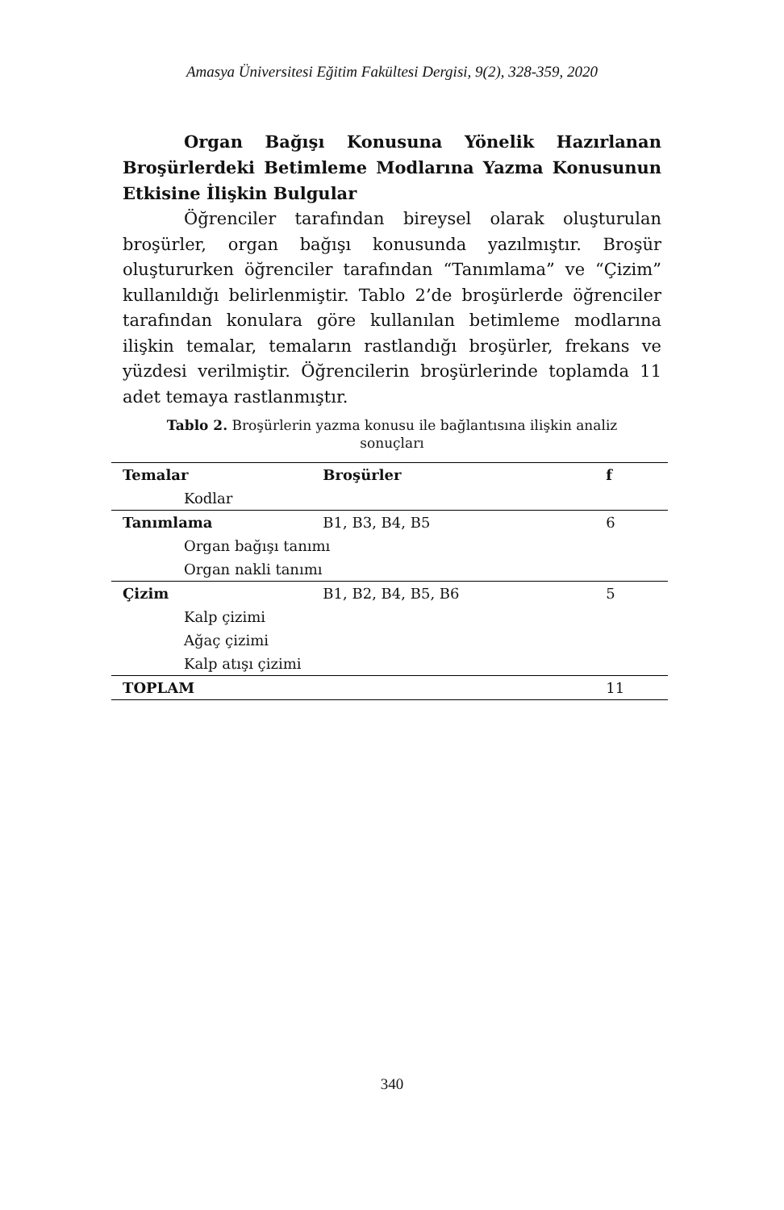Amasya Üniversitesi Eğitim Fakültesi Dergisi, 9(2), 328-359, 2020
Organ Bağışı Konusuna Yönelik Hazırlanan Broşürlerdeki Betimleme Modlarına Yazma Konusunun Etkisine İlişkin Bulgular
Öğrenciler tarafından bireysel olarak oluşturulan broşürler, organ bağışı konusunda yazılmıştır. Broşür oluştururken öğrenciler tarafından “Tanımlama” ve “Çizim” kullanıldığı belirlenmiştir. Tablo 2’de broşürlerde öğrenciler tarafından konulara göre kullanılan betimleme modlarına ilişkin temalar, temaların rastlandığı broşürler, frekans ve yüzdesi verilmiştir. Öğrencilerin broşürlerinde toplamda 11 adet temaya rastlanmıştır.
Tablo 2. Broşürlerin yazma konusu ile bağlantısına ilişkin analiz sonuçları
| Temalar | Broşürler | f |
| --- | --- | --- |
| Kodlar | | |
| Tanımlama | B1, B3, B4, B5 | 6 |
| Organ bağışı tanımı | | |
| Organ nakli tanımı | | |
| Çizim | B1, B2, B4, B5, B6 | 5 |
| Kalp çizimi | | |
| Ağaç çizimi | | |
| Kalp atışı çizimi | | |
| TOPLAM | | 11 |
340